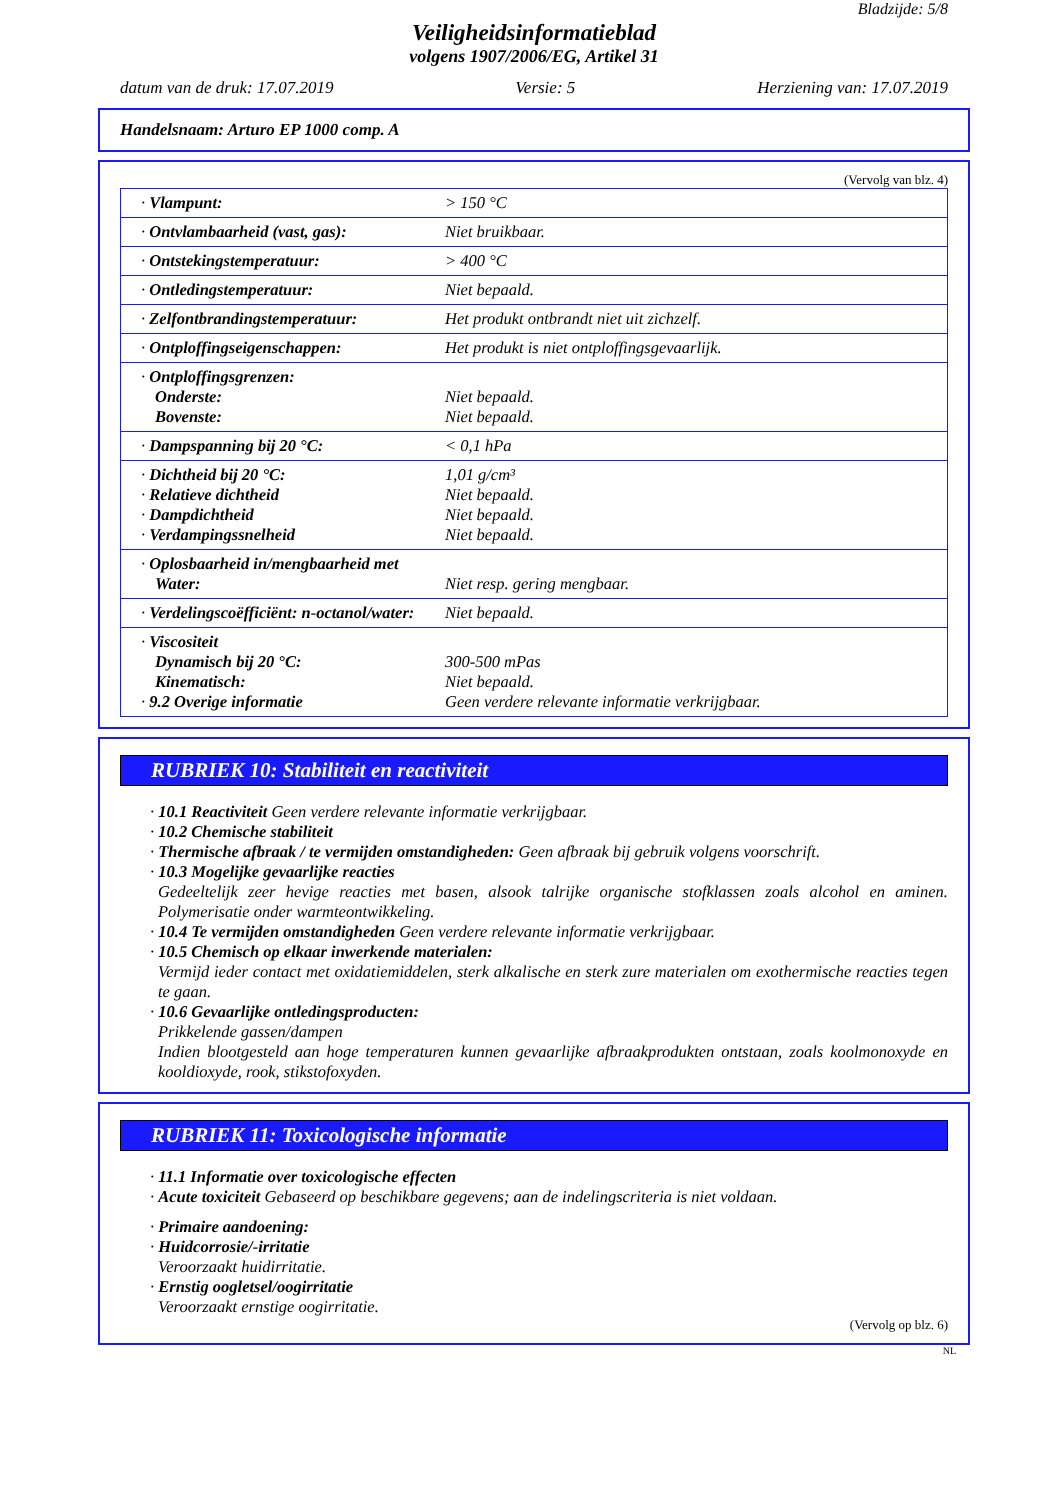Bladzijde: 5/8
Veiligheidsinformatieblad
volgens 1907/2006/EG, Artikel 31
datum van de druk: 17.07.2019 Versie: 5 Herziening van: 17.07.2019
Handelsnaam: Arturo EP 1000 comp. A
(Vervolg van blz. 4)
| · Vlampunt: | > 150 °C |
| · Ontvlambaarheid (vast, gas): | Niet bruikbaar. |
| · Ontstekingstemperatuur: | > 400 °C |
| · Ontledingstemperatuur: | Niet bepaald. |
| · Zelfontbrandingstemperatuur: | Het produkt ontbrandt niet uit zichzelf. |
| · Ontploffingseigenschappen: | Het produkt is niet ontploffingsgevaarlijk. |
| · Ontploffingsgrenzen: Onderste: Bovenste: | Niet bepaald. Niet bepaald. |
| · Dampspanning bij 20 °C: | < 0,1 hPa |
| · Dichtheid bij 20 °C: · Relatieve dichtheid · Dampdichtheid · Verdampingssnelheid | 1,01 g/cm³ Niet bepaald. Niet bepaald. Niet bepaald. |
| · Oplosbaarheid in/mengbaarheid met Water: | Niet resp. gering mengbaar. |
| · Verdelingscoëfficiënt: n-octanol/water: | Niet bepaald. |
| · Viscositeit Dynamisch bij 20 °C: Kinematisch: · 9.2 Overige informatie | 300-500 mPas Niet bepaald. Geen verdere relevante informatie verkrijgbaar. |
RUBRIEK 10: Stabiliteit en reactiviteit
· 10.1 Reactiviteit Geen verdere relevante informatie verkrijgbaar.
· 10.2 Chemische stabiliteit
· Thermische afbraak / te vermijden omstandigheden: Geen afbraak bij gebruik volgens voorschrift.
· 10.3 Mogelijke gevaarlijke reacties
Gedeeltelijk zeer hevige reacties met basen, alsook talrijke organische stofklassen zoals alcohol en aminen. Polymerisatie onder warmteontwikkeling.
· 10.4 Te vermijden omstandigheden Geen verdere relevante informatie verkrijgbaar.
· 10.5 Chemisch op elkaar inwerkende materialen:
Vermijd ieder contact met oxidatiemiddelen, sterk alkalische en sterk zure materialen om exothermische reacties tegen te gaan.
· 10.6 Gevaarlijke ontledingsproducten:
Prikkelende gassen/dampen
Indien blootgesteld aan hoge temperaturen kunnen gevaarlijke afbraakprodukten ontstaan, zoals koolmonoxyde en kooldioxyde, rook, stikstofoxyden.
RUBRIEK 11: Toxicologische informatie
· 11.1 Informatie over toxicologische effecten
· Acute toxiciteit Gebaseerd op beschikbare gegevens; aan de indelingscriteria is niet voldaan.
· Primaire aandoening:
· Huidcorrosie/-irritatie
Veroorzaakt huidirritatie.
· Ernstig oogletsel/oogirritatie
Veroorzaakt ernstige oogirritatie.
(Vervolg op blz. 6)
NL